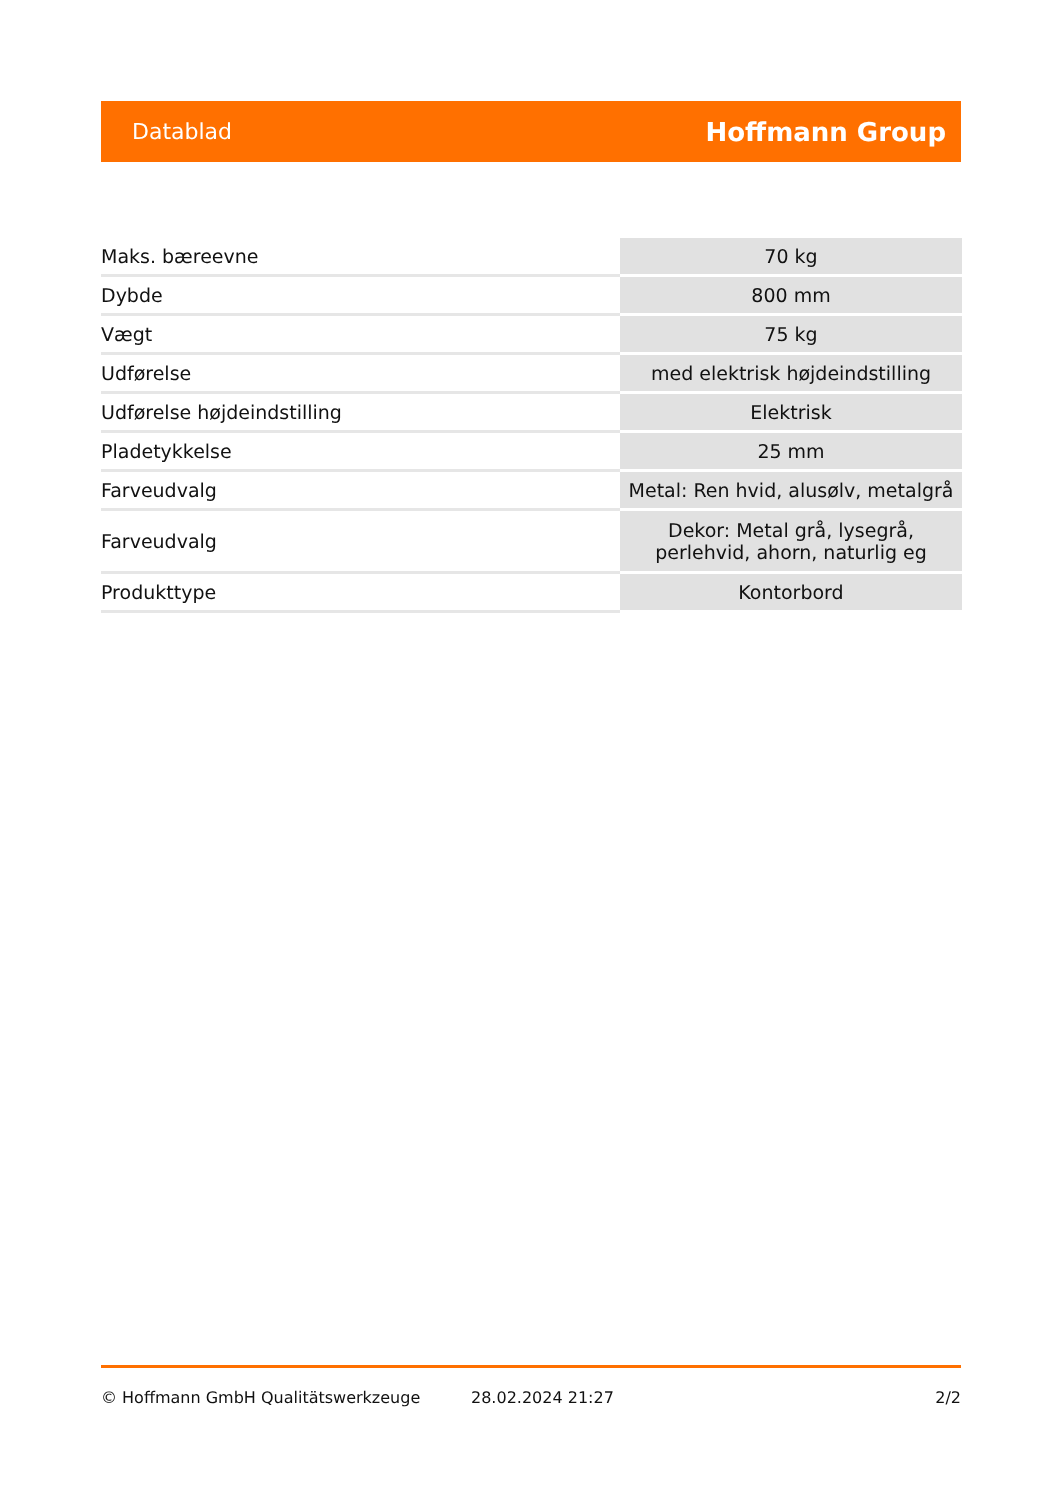Datablad Hoffmann Group
| Maks. bæreevne | 70 kg |
| Dybde | 800 mm |
| Vægt | 75 kg |
| Udførelse | med elektrisk højdeindstilling |
| Udførelse højdeindstilling | Elektrisk |
| Pladetykkelse | 25 mm |
| Farveudvalg | Metal: Ren hvid, alusølv, metalgrå |
| Farveudvalg | Dekor: Metal grå, lysegrå, perlehvid, ahorn, naturlig eg |
| Produkttype | Kontorbord |
© Hoffmann GmbH Qualitätswerkzeuge 28.02.2024 21:27 2/2